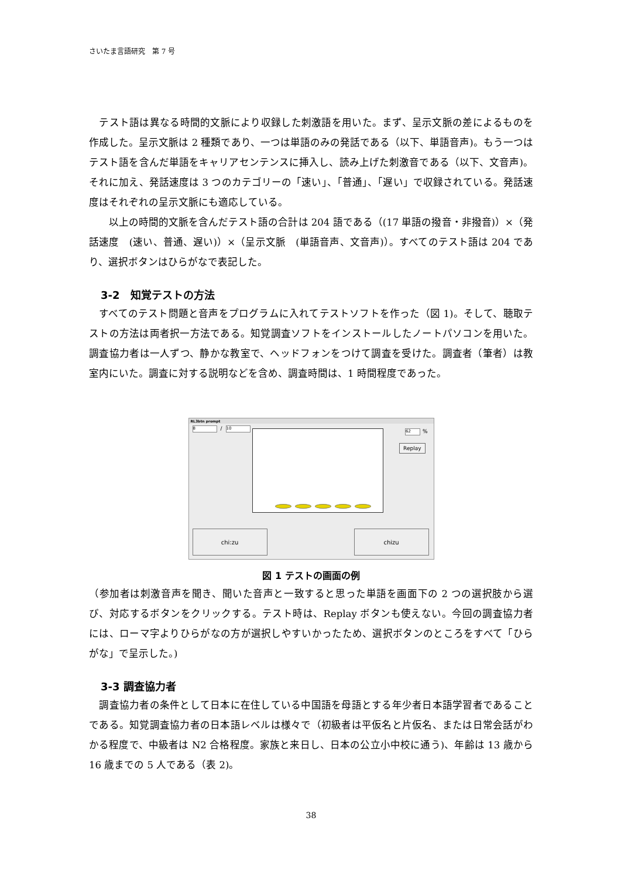さいたま言語研究　第 7 号
　テスト語は異なる時間的文脈により収録した刺激語を用いた。まず、呈示文脈の差によるものを作成した。呈示文脈は 2 種類であり、一つは単語のみの発話である（以下、単語音声)。もう一つはテスト語を含んだ単語をキャリアセンテンスに挿入し、読み上げた刺激音である（以下、文音声)。それに加え、発話速度は 3 つのカテゴリーの「速い」、「普通」、「遅い」で収録されている。発話速度はそれぞれの呈示文脈にも適応している。
　　以上の時間的文脈を含んだテスト語の合計は 204 語である（(17 単語の撥音・非撥音)）×（発話速度　(速い、普通、遅い)）×（呈示文脈　(単語音声、文音声)）。すべてのテスト語は 204 であり、選択ボタンはひらがなで表記した。
3-2　知覚テストの方法
　すべてのテスト問題と音声をプログラムに入れてテストソフトを作った（図 1)。そして、聴取テストの方法は両者択一方法である。知覚調査ソフトをインストールしたノートパソコンを用いた。調査協力者は一人ずつ、静かな教室で、ヘッドフォンをつけて調査を受けた。調査者（筆者）は教室内にいた。調査に対する説明などを含め、調査時間は、1 時間程度であった。
RL3btn prompt
8 / 10
62 %
Replay
chi:zu chizu
図 1 テストの画面の例
（参加者は刺激音声を聞き、聞いた音声と一致すると思った単語を画面下の 2 つの選択肢から選び、対応するボタンをクリックする。テスト時は、Replay ボタンも使えない。今回の調査協力者には、ローマ字よりひらがなの方が選択しやすいかったため、選択ボタンのところをすべて「ひらがな」で呈示した。)
3-3 調査協力者
　調査協力者の条件として日本に在住している中国語を母語とする年少者日本語学習者であることである。知覚調査協力者の日本語レベルは様々で（初級者は平仮名と片仮名、または日常会話がわかる程度で、中級者は N2 合格程度。家族と来日し、日本の公立小中校に通う)、年齢は 13 歳から 16 歳までの 5 人である（表 2)。
38